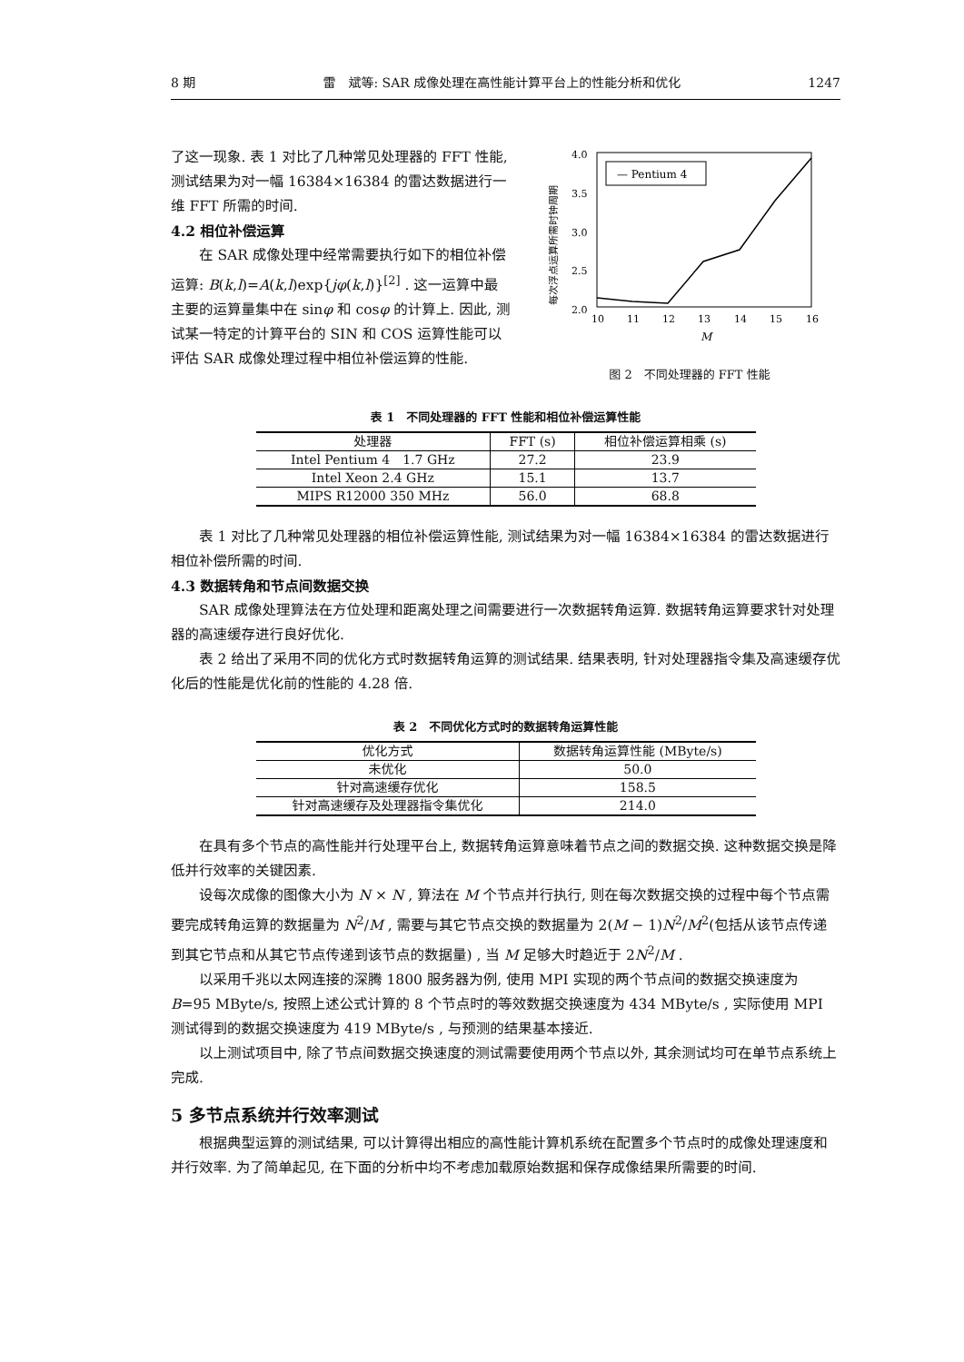8 期 雷　斌等: SAR 成像处理在高性能计算平台上的性能分析和优化 1247
了这一现象. 表 1 对比了几种常见处理器的 FFT 性能, 测试结果为对一幅 16384×16384 的雷达数据进行一维 FFT 所需的时间.
4.2 相位补偿运算
在 SAR 成像处理中经常需要执行如下的相位补偿运算: B(k,l)=A(k,l)exp{jφ(k,l)}<sup>[2]</sup> . 这一运算中最主要的运算量集中在 sinφ 和 cosφ 的计算上. 因此, 测试某一特定的计算平台的 SIN 和 COS 运算性能可以评估 SAR 成像处理过程中相位补偿运算的性能.
每次浮点运算所需时钟周期
4.0
3.5
3.0
2.5
2.0
— Pentium 4
10
11
12
13
14
15
16
M
图 2　不同处理器的 FFT 性能
表 1　不同处理器的 FFT 性能和相位补偿运算性能
| 处理器 | FFT (s) | 相位补偿运算相乘 (s) |
| --- | --- | --- |
| Intel Pentium 4 1.7 GHz | 27.2 | 23.9 |
| Intel Xeon 2.4 GHz | 15.1 | 13.7 |
| MIPS R12000 350 MHz | 56.0 | 68.8 |
表 1 对比了几种常见处理器的相位补偿运算性能, 测试结果为对一幅 16384×16384 的雷达数据进行相位补偿所需的时间.
4.3 数据转角和节点间数据交换
SAR 成像处理算法在方位处理和距离处理之间需要进行一次数据转角运算. 数据转角运算要求针对处理器的高速缓存进行良好优化.
表 2 给出了采用不同的优化方式时数据转角运算的测试结果. 结果表明, 针对处理器指令集及高速缓存优化后的性能是优化前的性能的 4.28 倍.
表 2　不同优化方式时的数据转角运算性能
| 优化方式 | 数据转角运算性能 (MByte/s) |
| --- | --- |
| 未优化 | 50.0 |
| 针对高速缓存优化 | 158.5 |
| 针对高速缓存及处理器指令集优化 | 214.0 |
在具有多个节点的高性能并行处理平台上, 数据转角运算意味着节点之间的数据交换. 这种数据交换是降低并行效率的关键因素.
设每次成像的图像大小为 N × N , 算法在 M 个节点并行执行, 则在每次数据交换的过程中每个节点需要完成转角运算的数据量为 N<sup>2</sup>/M , 需要与其它节点交换的数据量为 2(M − 1)N<sup>2</sup>/M<sup>2</sup>(包括从该节点传递到其它节点和从其它节点传递到该节点的数据量) , 当 M 足够大时趋近于 2N<sup>2</sup>/M .
以采用千兆以太网连接的深腾 1800 服务器为例, 使用 MPI 实现的两个节点间的数据交换速度为 B=95 MByte/s, 按照上述公式计算的 8 个节点时的等效数据交换速度为 434 MByte/s , 实际使用 MPI 测试得到的数据交换速度为 419 MByte/s , 与预测的结果基本接近.
以上测试项目中, 除了节点间数据交换速度的测试需要使用两个节点以外, 其余测试均可在单节点系统上完成.
5 多节点系统并行效率测试
根据典型运算的测试结果, 可以计算得出相应的高性能计算机系统在配置多个节点时的成像处理速度和并行效率. 为了简单起见, 在下面的分析中均不考虑加载原始数据和保存成像结果所需要的时间.